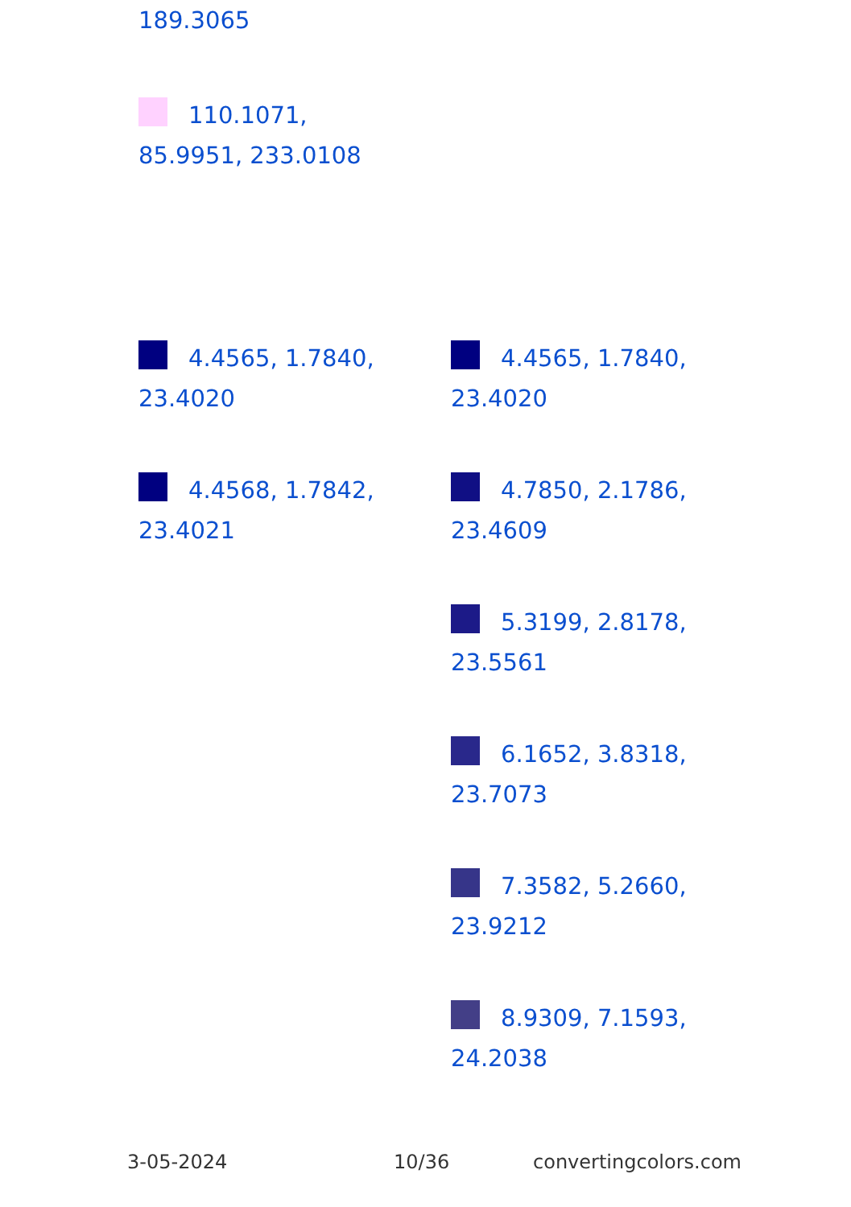189.3065
110.1071, 85.9951, 233.0108
4.4565, 1.7840, 23.4020
4.4565, 1.7840, 23.4020
4.4568, 1.7842, 23.4021
4.7850, 2.1786, 23.4609
5.3199, 2.8178, 23.5561
6.1652, 3.8318, 23.7073
7.3582, 5.2660, 23.9212
8.9309, 7.1593, 24.2038
3-05-2024 10/36 convertingcolors.com